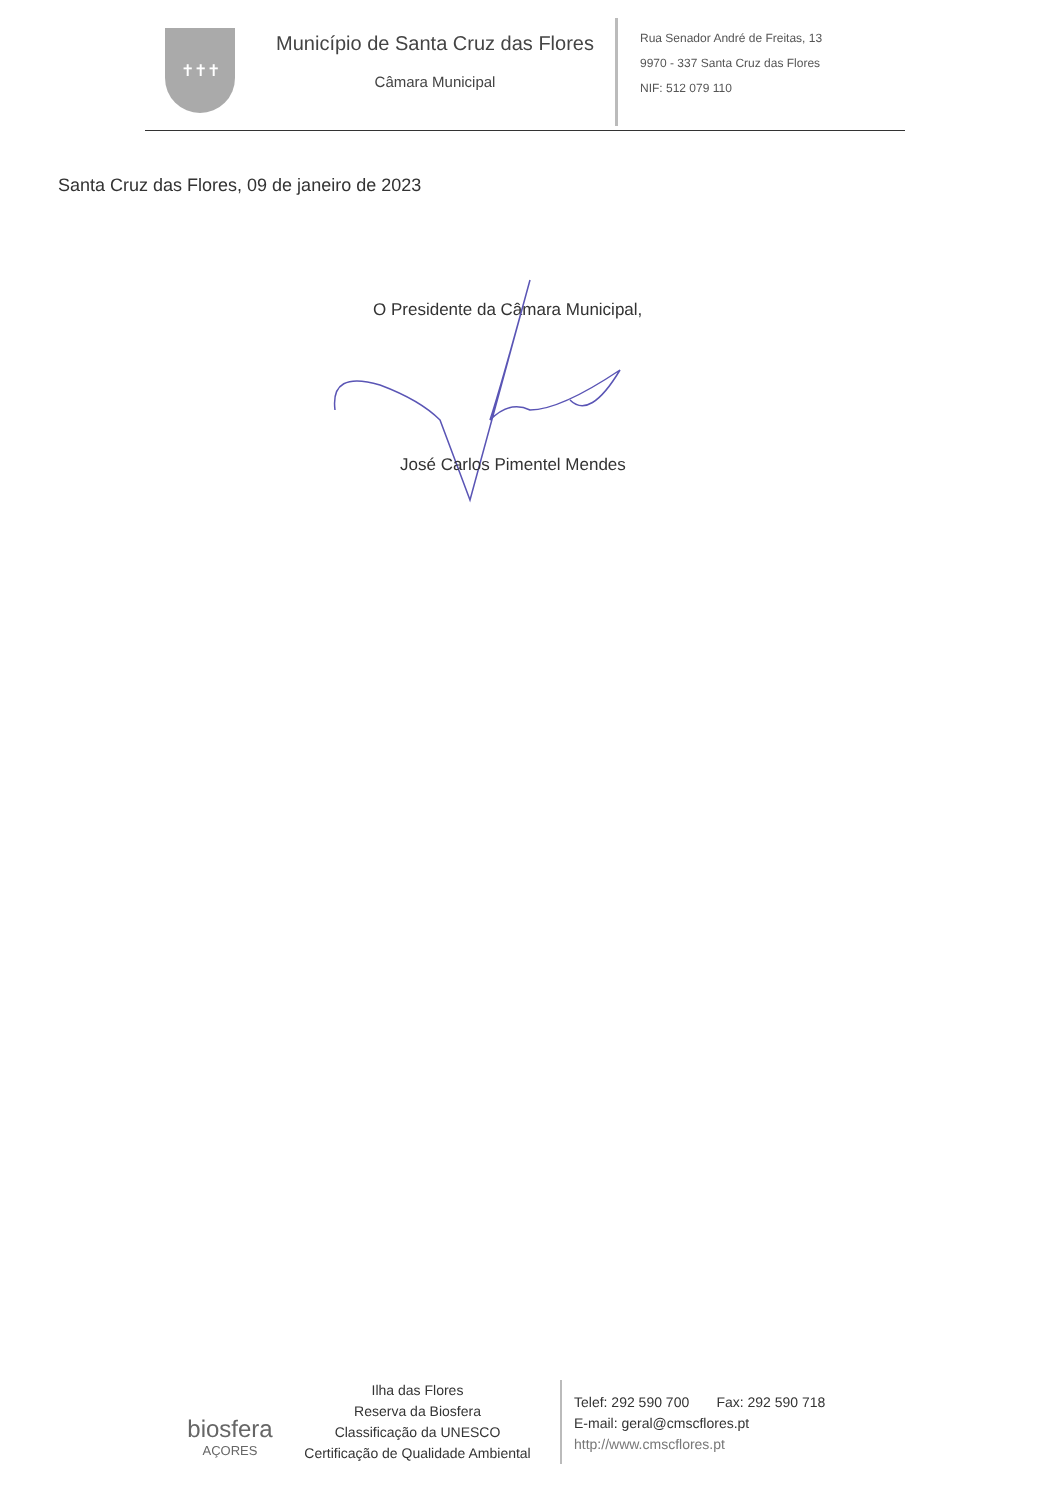✝✝✝
Município de Santa Cruz das Flores
Câmara Municipal
Rua Senador André de Freitas, 13
9970 - 337 Santa Cruz das Flores
NIF: 512 079 110
Santa Cruz das Flores, 09 de janeiro de 2023
O Presidente da Câmara Municipal,
José Carlos Pimentel Mendes
biosfera
AÇORES
Ilha das Flores
Reserva da Biosfera
Classificação da UNESCO
Certificação de Qualidade Ambiental
Telef: 292 590 700 Fax: 292 590 718
E-mail: geral@cmscflores.pt
http://www.cmscflores.pt